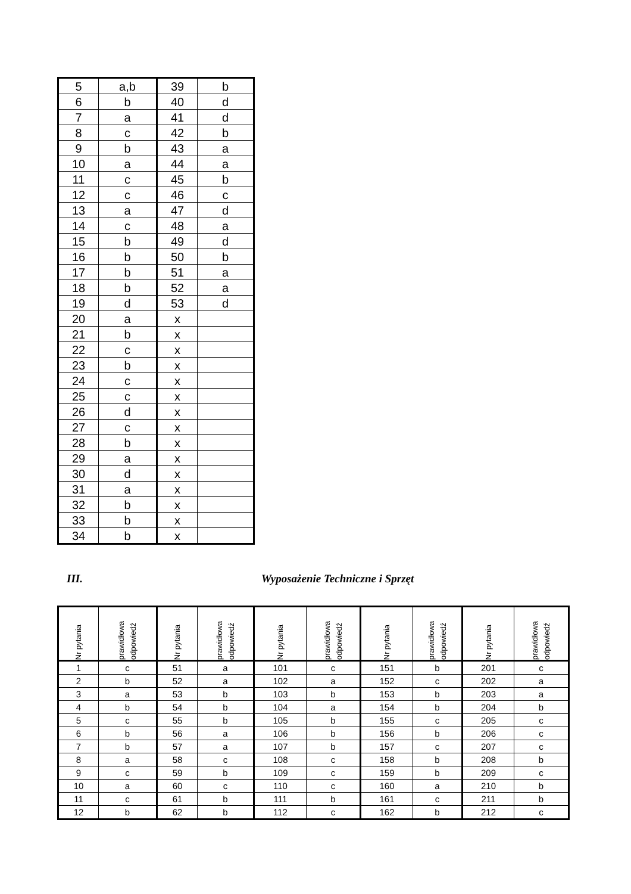| 5 | a,b | 39 | b |
| 6 | b | 40 | d |
| 7 | a | 41 | d |
| 8 | c | 42 | b |
| 9 | b | 43 | a |
| 10 | a | 44 | a |
| 11 | c | 45 | b |
| 12 | c | 46 | c |
| 13 | a | 47 | d |
| 14 | c | 48 | a |
| 15 | b | 49 | d |
| 16 | b | 50 | b |
| 17 | b | 51 | a |
| 18 | b | 52 | a |
| 19 | d | 53 | d |
| 20 | a | x | |
| 21 | b | x | |
| 22 | c | x | |
| 23 | b | x | |
| 24 | c | x | |
| 25 | c | x | |
| 26 | d | x | |
| 27 | c | x | |
| 28 | b | x | |
| 29 | a | x | |
| 30 | d | x | |
| 31 | a | x | |
| 32 | b | x | |
| 33 | b | x | |
| 34 | b | x | |
III. Wyposażenie Techniczne i Sprzęt
| Nr pytania | prawidłowa odpowiedź | Nr pytania | prawidłowa odpowiedź | Nr pytania | prawidłowa odpowiedź | Nr pytania | prawidłowa odpowiedź | Nr pytania | prawidłowa odpowiedź |
| --- | --- | --- | --- | --- | --- | --- | --- | --- | --- |
| 1 | c | 51 | a | 101 | c | 151 | b | 201 | c |
| 2 | b | 52 | a | 102 | a | 152 | c | 202 | a |
| 3 | a | 53 | b | 103 | b | 153 | b | 203 | a |
| 4 | b | 54 | b | 104 | a | 154 | b | 204 | b |
| 5 | c | 55 | b | 105 | b | 155 | c | 205 | c |
| 6 | b | 56 | a | 106 | b | 156 | b | 206 | c |
| 7 | b | 57 | a | 107 | b | 157 | c | 207 | c |
| 8 | a | 58 | c | 108 | c | 158 | b | 208 | b |
| 9 | c | 59 | b | 109 | c | 159 | b | 209 | c |
| 10 | a | 60 | c | 110 | c | 160 | a | 210 | b |
| 11 | c | 61 | b | 111 | b | 161 | c | 211 | b |
| 12 | b | 62 | b | 112 | c | 162 | b | 212 | c |